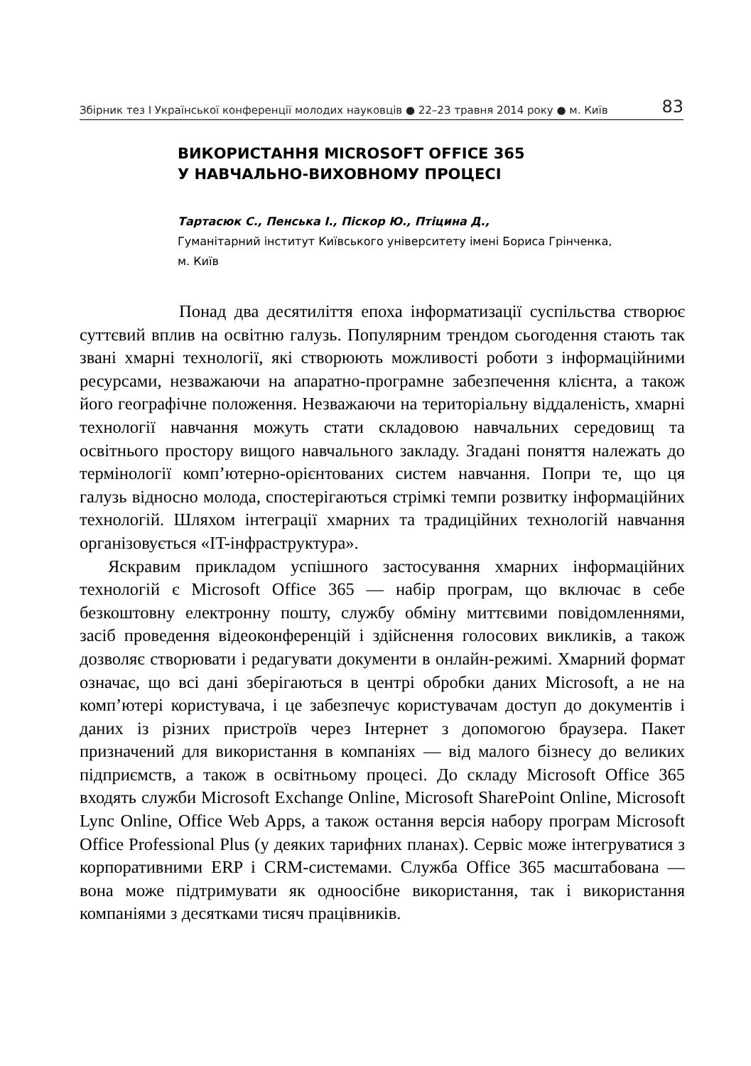Збірник тез І Української конференції молодих науковців ● 22–23 травня 2014 року ● м. Київ 83
ВИКОРИСТАННЯ MICROSOFT OFFICE 365
У НАВЧАЛЬНО-ВИХОВНОМУ ПРОЦЕСІ
Тартасюк С., Пенська І., Піскор Ю., Птіцина Д.,
Гуманітарний інститут Київського університету імені Бориса Грінченка,
м. Київ
Понад два десятиліття епоха інформатизації суспільства створює суттєвий вплив на освітню галузь. Популярним трендом сьогодення стають так звані хмарні технології, які створюють можливості роботи з інформаційними ресурсами, незважаючи на апаратно-програмне забезпечення клієнта, а також його географічне положення. Незважаючи на територіальну віддаленість, хмарні технології навчання можуть стати складовою навчальних середовищ та освітнього простору вищого навчального закладу. Згадані поняття належать до термінології комп’ютерно-орієнтованих систем навчання. Попри те, що ця галузь відносно молода, спостерігаються стрімкі темпи розвитку інформаційних технологій. Шляхом інтеграції хмарних та традиційних технологій навчання організовується «IT-інфраструктура».
Яскравим прикладом успішного застосування хмарних інформаційних технологій є Microsoft Office 365 — набір програм, що включає в себе безкоштовну електронну пошту, службу обміну миттєвими повідомленнями, засіб проведення відеоконференцій і здійснення голосових викликів, а також дозволяє створювати і редагувати документи в онлайн-режимі. Хмарний формат означає, що всі дані зберігаються в центрі обробки даних Microsoft, а не на комп’ютері користувача, і це забезпечує користувачам доступ до документів і даних із різних пристроїв через Інтернет з допомогою браузера. Пакет призначений для використання в компаніях — від малого бізнесу до великих підприємств, а також в освітньому процесі. До складу Microsoft Office 365 входять служби Microsoft Exchange Online, Microsoft SharePoint Online, Microsoft Lync Online, Office Web Apps, а також остання версія набору програм Microsoft Office Professional Plus (у деяких тарифних планах). Сервіс може інтегруватися з корпоративними ERP і CRM-системами. Служба Office 365 масштабована — вона може підтримувати як одноосібне використання, так і використання компаніями з десятками тисяч працівників.